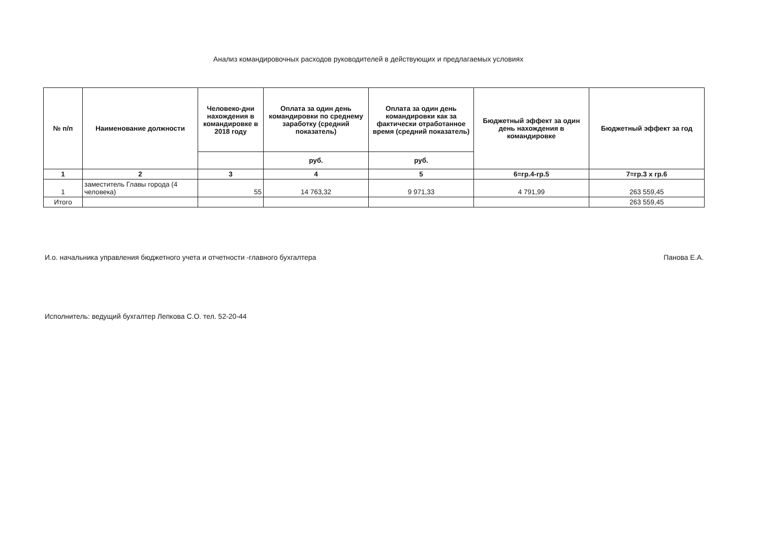Анализ командировочных расходов руководителей в действующих и предлагаемых условиях
| № п/п | Наименование должности | Человеко-дни нахождения в командировке в 2018 году | Оплата за один день командировки по среднему заработку (средний показатель) | Оплата за один день командировки как за фактически отработанное время (средний показатель) | Бюджетный эффект за один день нахождения в командировке | Бюджетный эффект за год |
| --- | --- | --- | --- | --- | --- | --- |
| | | | руб. | руб. | | |
| 1 | 2 | 3 | 4 | 5 | 6=гр.4-гр.5 | 7=гр.3 х гр.6 |
| 1 | заместитель Главы города (4 человека) | 55 | 14 763,32 | 9 971,33 | 4 791,99 | 263 559,45 |
| Итого | | | | | | 263 559,45 |
И.о. начальника управления бюджетного учета и отчетности -главного бухгалтера Панова Е.А.
Исполнитель: ведущий бухгалтер Лепкова С.О. тел. 52-20-44